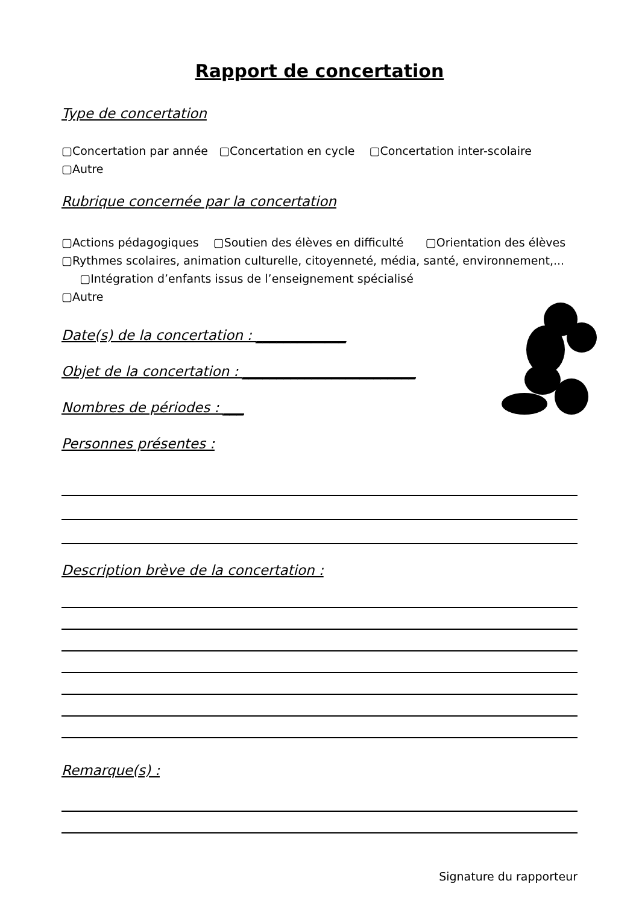Rapport de concertation
Type de concertation
▢Concertation par année ▢Concertation en cycle ▢Concertation inter-scolaire
▢Autre
Rubrique concernée par la concertation
▢Actions pédagogiques ▢Soutien des élèves en difficulté ▢Orientation des élèves ▢Rythmes scolaires, animation culturelle, citoyenneté, média, santé, environnement,... ▢Intégration d’enfants issus de l’enseignement spécialisé
▢Autre
Date(s) de la concertation : _____________
Objet de la concertation : _________________________
Nombres de périodes : ___
Personnes présentes :
Description brève de la concertation :
Remarque(s) :
Signature du rapporteur